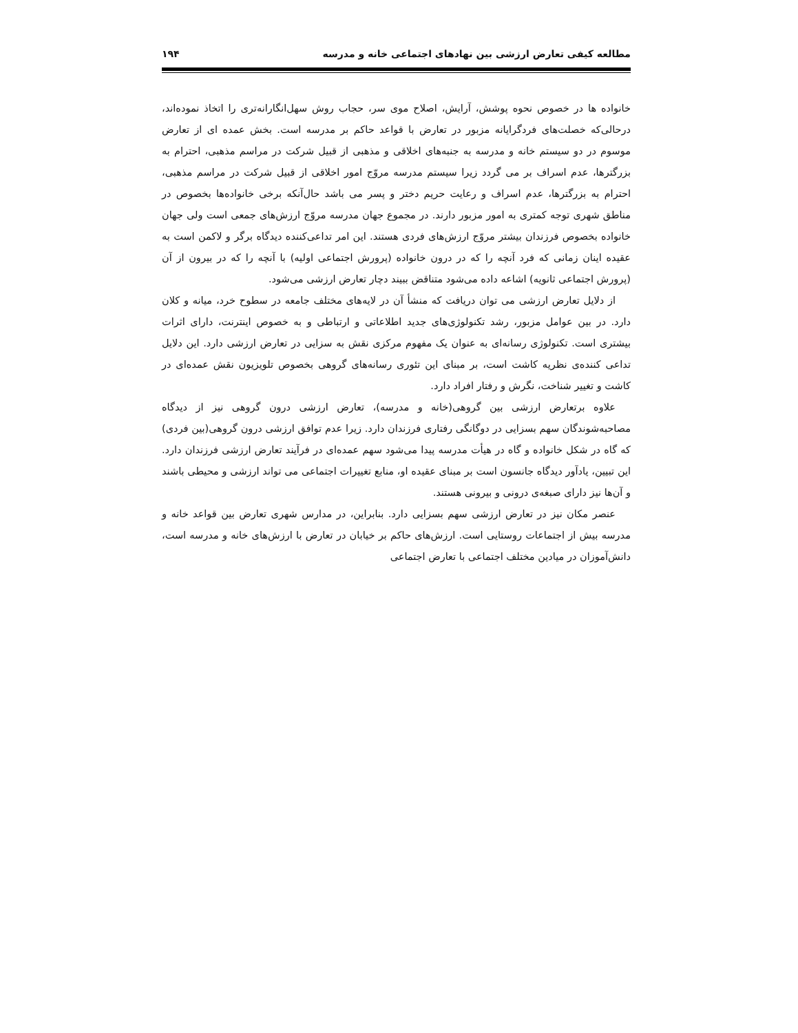مطالعه کیفی تعارض ارزشی بین نهادهای اجتماعی خانه و مدرسه ۱۹۴
خانواده ها در خصوص نحوه پوشش، آرایش، اصلاح موی سر، حجاب روش سهل‌انگارانه‌تری را اتخاذ نموده‌اند، درحالی‌که خصلت‌های فردگرایانه مزبور در تعارض با قواعد حاکم بر مدرسه است. بخش عمده ای از تعارض موسوم در دو سیستم خانه و مدرسه به جنبه‌های اخلاقی و مذهبی از قبیل شرکت در مراسم مذهبی، احترام به بزرگترها، عدم اسراف بر می گردد زیرا سیستم مدرسه مروّج امور اخلاقی از قبیل شرکت در مراسم مذهبی، احترام به بزرگترها، عدم اسراف و رعایت حریم دختر و پسر می باشد حال‌آنکه برخی خانواده‌ها بخصوص در مناطق شهری توجه کمتری به امور مزبور دارند. در مجموع جهان مدرسه مروّج ارزش‌های جمعی است ولی جهان خانواده بخصوص فرزندان بیشتر مروّج ارزش‌های فردی هستند. این امر تداعی‌کننده دیدگاه برگر و لاکمن است به عقیده اینان زمانی که فرد آنچه را که در درون خانواده (پرورش اجتماعی اولیه) با آنچه را که در بیرون از آن (پرورش اجتماعی ثانویه) اشاعه داده می‌شود متناقض ببیند دچار تعارض ارزشی می‌شود.
از دلایل تعارض ارزشی می توان دریافت که منشأ آن در لایه‌های مختلف جامعه در سطوح خرد، میانه و کلان دارد. در بین عوامل مزبور، رشد تکنولوژی‌های جدید اطلاعاتی و ارتباطی و به خصوص اینترنت، دارای اثرات بیشتری است. تکنولوژی رسانه‌ای به عنوان یک مفهوم مرکزی نقش به سزایی در تعارض ارزشی دارد. این دلایل تداعی کننده‌ی نظریه کاشت است، بر مبنای این تئوری رسانه‌های گروهی بخصوص تلویزیون نقش عمده‌ای در کاشت و تغییر شناخت، نگرش و رفتار افراد دارد.
علاوه برتعارض ارزشی بین گروهی(خانه و مدرسه)، تعارض ارزشی درون گروهی نیز از دیدگاه مصاحبه‌شوندگان سهم بسزایی در دوگانگی رفتاری فرزندان دارد. زیرا عدم توافق ارزشی درون گروهی(بین فردی) که گاه در شکل خانواده و گاه در هیأت مدرسه پیدا می‌شود سهم عمده‌ای در فرآیند تعارض ارزشی فرزندان دارد. این تبیین، یادآور دیدگاه جانسون است بر مبنای عقیده او، منابع تغییرات اجتماعی می تواند ارزشی و محیطی باشند و آن‌ها نیز دارای صبغه‌ی درونی و بیرونی هستند.
عنصر مکان نیز در تعارض ارزشی سهم بسزایی دارد. بنابراین، در مدارس شهری تعارض بین قواعد خانه و مدرسه بیش از اجتماعات روستایی است. ارزش‌های حاکم بر خیابان در تعارض با ارزش‌های خانه و مدرسه است، دانش‌آموزان در میادین مختلف اجتماعی با تعارض اجتماعی